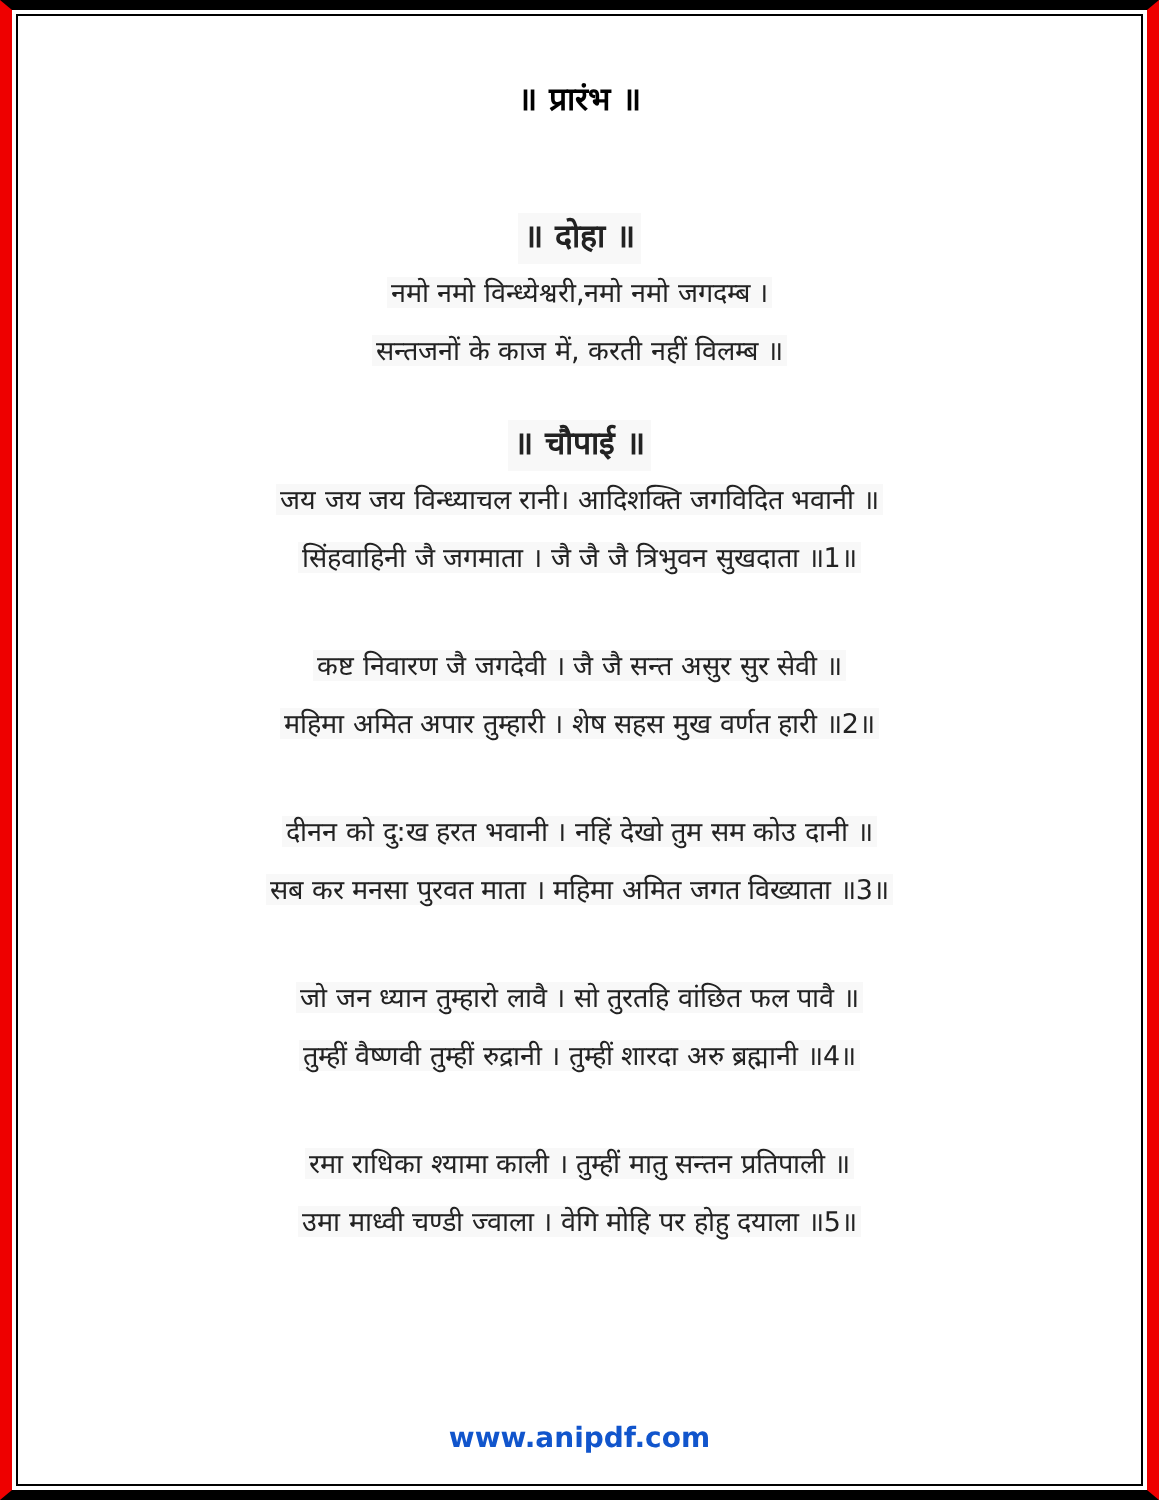॥ प्रारंभ ॥
॥ दोहा ॥
नमो नमो विन्ध्येश्वरी,नमो नमो जगदम्ब ।
सन्तजनों के काज में, करती नहीं विलम्ब ॥
॥ चौपाई ॥
जय जय जय विन्ध्याचल रानी। आदिशक्ति जगविदित भवानी ॥
सिंहवाहिनी जै जगमाता । जै जै जै त्रिभुवन सुखदाता ॥1॥
कष्ट निवारण जै जगदेवी । जै जै सन्त असुर सुर सेवी ॥
महिमा अमित अपार तुम्हारी । शेष सहस मुख वर्णत हारी ॥2॥
दीनन को दु:ख हरत भवानी । नहिं देखो तुम सम कोउ दानी ॥
सब कर मनसा पुरवत माता । महिमा अमित जगत विख्याता ॥3॥
जो जन ध्यान तुम्हारो लावै । सो तुरतहि वांछित फल पावै ॥
तुम्हीं वैष्णवी तुम्हीं रुद्रानी । तुम्हीं शारदा अरु ब्रह्मानी ॥4॥
रमा राधिका श्यामा काली । तुम्हीं मातु सन्तन प्रतिपाली ॥
उमा माध्वी चण्डी ज्वाला । वेगि मोहि पर होहु दयाला ॥5॥
www.anipdf.com